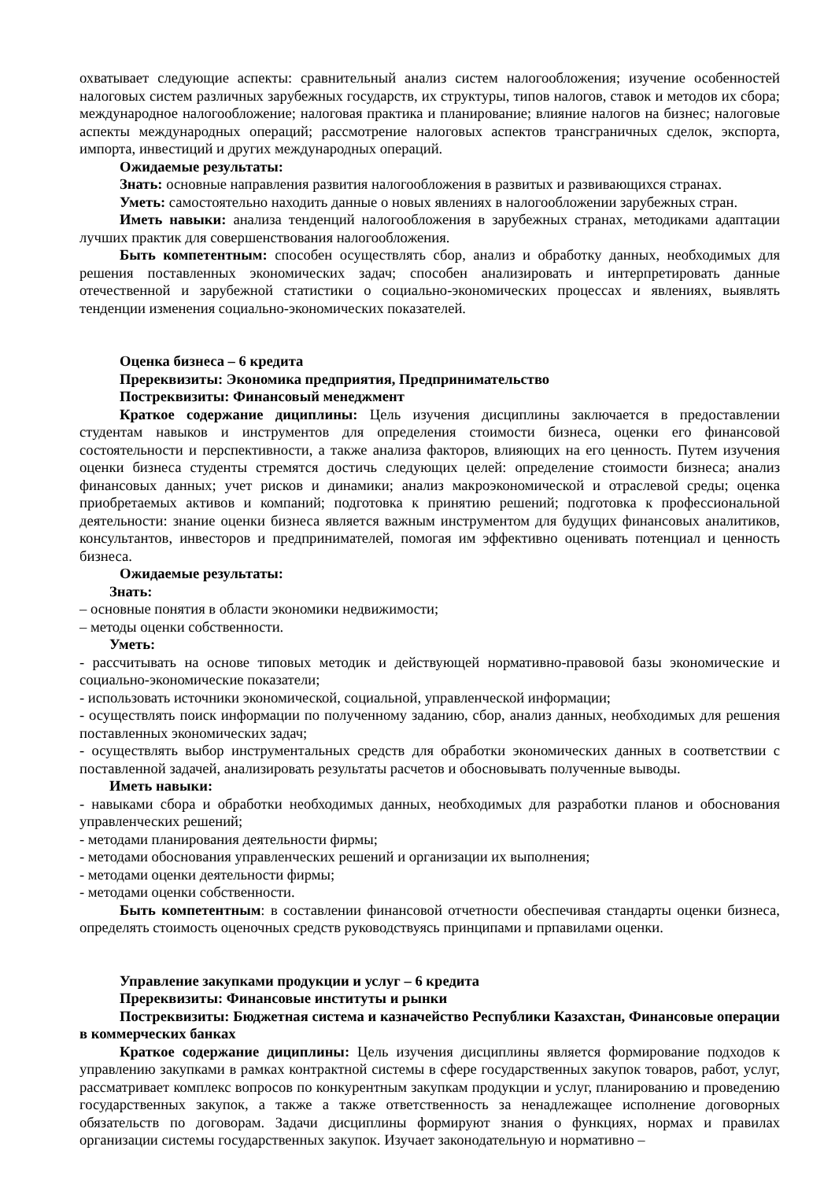охватывает следующие аспекты: сравнительный анализ систем налогообложения; изучение особенностей налоговых систем различных зарубежных государств, их структуры, типов налогов, ставок и методов их сбора; международное налогообложение; налоговая практика и планирование; влияние налогов на бизнес; налоговые аспекты международных операций; рассмотрение налоговых аспектов трансграничных сделок, экспорта, импорта, инвестиций и других международных операций.
Ожидаемые результаты:
Знать: основные направления развития налогообложения в развитых и развивающихся странах.
Уметь: самостоятельно находить данные о новых явлениях в налогообложении зарубежных стран.
Иметь навыки: анализа тенденций налогообложения в зарубежных странах, методиками адаптации лучших практик для совершенствования налогообложения.
Быть компетентным: способен осуществлять сбор, анализ и обработку данных, необходимых для решения поставленных экономических задач; способен анализировать и интерпретировать данные отечественной и зарубежной статистики о социально-экономических процессах и явлениях, выявлять тенденции изменения социально-экономических показателей.
Оценка бизнеса – 6 кредита
Пререквизиты: Экономика предприятия, Предпринимательство
Постреквизиты: Финансовый менеджмент
Краткое содержание дициплины: Цель изучения дисциплины заключается в предоставлении студентам навыков и инструментов для определения стоимости бизнеса, оценки его финансовой состоятельности и перспективности, а также анализа факторов, влияющих на его ценность. Путем изучения оценки бизнеса студенты стремятся достичь следующих целей: определение стоимости бизнеса; анализ финансовых данных; учет рисков и динамики; анализ макроэкономической и отраслевой среды; оценка приобретаемых активов и компаний; подготовка к принятию решений; подготовка к профессиональной деятельности: знание оценки бизнеса является важным инструментом для будущих финансовых аналитиков, консультантов, инвесторов и предпринимателей, помогая им эффективно оценивать потенциал и ценность бизнеса.
Ожидаемые результаты:
Знать:
– основные понятия в области экономики недвижимости;
– методы оценки собственности.
Уметь:
- рассчитывать на основе типовых методик и действующей нормативно-правовой базы экономические и социально-экономические показатели;
- использовать источники экономической, социальной, управленческой информации;
- осуществлять поиск информации по полученному заданию, сбор, анализ данных, необходимых для решения поставленных экономических задач;
- осуществлять выбор инструментальных средств для обработки экономических данных в соответствии с поставленной задачей, анализировать результаты расчетов и обосновывать полученные выводы.
Иметь навыки:
- навыками сбора и обработки необходимых данных, необходимых для разработки планов и обоснования управленческих решений;
- методами планирования деятельности фирмы;
- методами обоснования управленческих решений и организации их выполнения;
- методами оценки деятельности фирмы;
- методами оценки собственности.
Быть компетентным: в составлении финансовой отчетности обеспечивая стандарты оценки бизнеса, определять стоимость оценочных средств руководствуясь принципами и прпавилами оценки.
Управление закупками продукции и услуг – 6 кредита
Пререквизиты: Финансовые институты и рынки
Постреквизиты: Бюджетная система и казначейство Республики Казахстан, Финансовые операции в коммерческих банках
Краткое содержание дициплины: Цель изучения дисциплины является формирование подходов к управлению закупками в рамках контрактной системы в сфере государственных закупок товаров, работ, услуг, рассматривает комплекс вопросов по конкурентным закупкам продукции и услуг, планированию и проведению государственных закупок, а также а также ответственность за ненадлежащее исполнение договорных обязательств по договорам. Задачи дисциплины формируют знания о функциях, нормах и правилах организации системы государственных закупок. Изучает законодательную и нормативно –